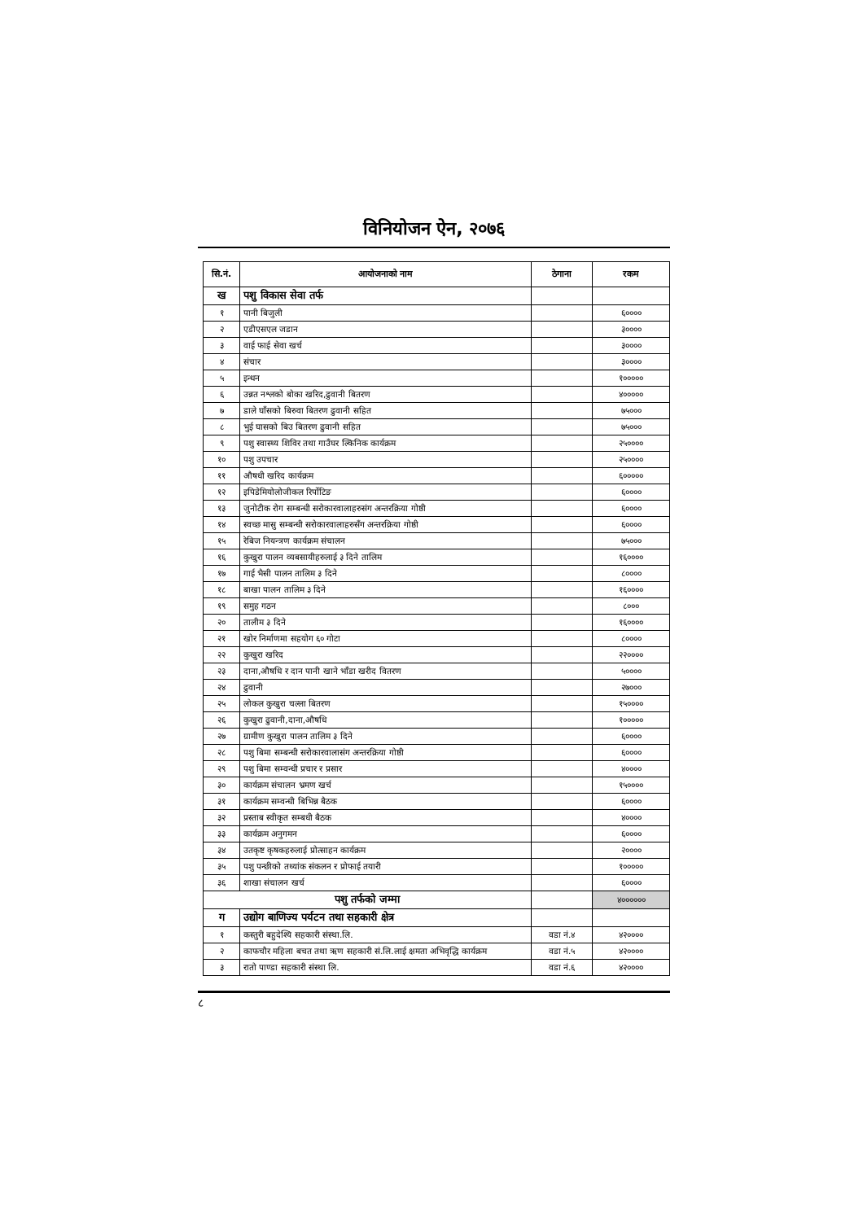विनियोजन ऐन, २०७६
| सि.नं. | आयोजनाको नाम | ठेगाना | रकम |
| --- | --- | --- | --- |
| ख | पशु विकास सेवा तर्फ | | |
| १ | पानी बिजुली | | ६०००० |
| २ | एडीएसएल जडान | | ३०००० |
| ३ | वाई फाई सेवा खर्च | | ३०००० |
| ४ | संचार | | ३०००० |
| ५ | इन्धन | | १००००० |
| ६ | उन्नत नश्लको बोका खरिद,ढुवानी बितरण | | ४००००० |
| ७ | डाले घाँसको बिरुवा बितरण ढुवानी सहित | | ७५००० |
| ८ | भुई घासको बिउ बितरण ढुवानी सहित | | ७५००० |
| ९ | पशु स्वास्थ्य शिविर तथा गाउँघर ल्किनिक कार्यक्रम | | २५०००० |
| १० | पशु उपचार | | २५०००० |
| ११ | औषधी खरिद कार्यक्रम | | ६००००० |
| १२ | इपिडेमियोलोजीकल रिर्पोटिङ | | ६०००० |
| १३ | जुनोटीक रोग सम्बन्धी सरोकारवालाहरुसंग अन्तरक्रिया गोष्ठी | | ६०००० |
| १४ | स्वच्छ मासु सम्बन्धी सरोकारवालाहरुसँग अन्तरक्रिया गोष्ठी | | ६०००० |
| १५ | रेबिज नियन्त्रण कार्यक्रम संचालन | | ७५००० |
| १६ | कुखुरा पालन व्यबसायीहरुलाई ३ दिने तालिम | | १६०००० |
| १७ | गाई भैसी पालन तालिम ३ दिने | | ८०००० |
| १८ | बाखा पालन तालिम ३ दिने | | १६०००० |
| १९ | समुह गठन | | ८००० |
| २० | तालीम ३ दिने | | १६०००० |
| २१ | खोर निर्माणमा सहयोग ६० गोटा | | ८०००० |
| २२ | कुखुरा खरिद | | २२०००० |
| २३ | दाना,औषधि र दान पानी खाने भाँडा खरीद वितरण | | ५०००० |
| २४ | ढुवानी | | २७००० |
| २५ | लोकल कुखुरा चल्ला बितरण | | १५०००० |
| २६ | कुखुरा ढुवानी,दाना,औषधि | | १००००० |
| २७ | ग्रामीण कुखुरा पालन तालिम ३ दिने | | ६०००० |
| २८ | पशु बिमा सम्बन्धी सरोकारवालासंग अन्तरक्रिया गोष्ठी | | ६०००० |
| २९ | पशु बिमा सम्वन्धी प्रचार र प्रसार | | ४०००० |
| ३० | कार्यक्रम संचालन भ्रमण खर्च | | १५०००० |
| ३१ | कार्यक्रम सम्वन्धी बिभिन्न बैठक | | ६०००० |
| ३२ | प्रस्ताब स्वीकृत सम्बधी बैठक | | ४०००० |
| ३३ | कार्यक्रम अनुगमन | | ६०००० |
| ३४ | उतकृष्ट कृषकहरुलाई प्रोत्साहन कार्यक्रम | | २०००० |
| ३५ | पशु पन्छीको तथ्यांक संकलन र प्रोफाई तयारी | | १००००० |
| ३६ | शाखा संचालन खर्च | | ६०००० |
| पशु तर्फको जम्मा | | | ४०००००० |
| ग | उद्योग बाणिज्य पर्यटन तथा सहकारी क्षेत्र | | |
| १ | कस्तुरी बहुदेश्यि सहकारी संस्था.लि. | वडा नं.४ | ४२०००० |
| २ | काफचौर महिला बचत तथा ऋण सहकारी सं.लि.लाई क्षमता अभिवृद्धि कार्यक्रम | वडा नं.५ | ४२०००० |
| ३ | रातो पाण्डा सहकारी संस्था लि. | वडा नं.६ | ४२०००० |
८